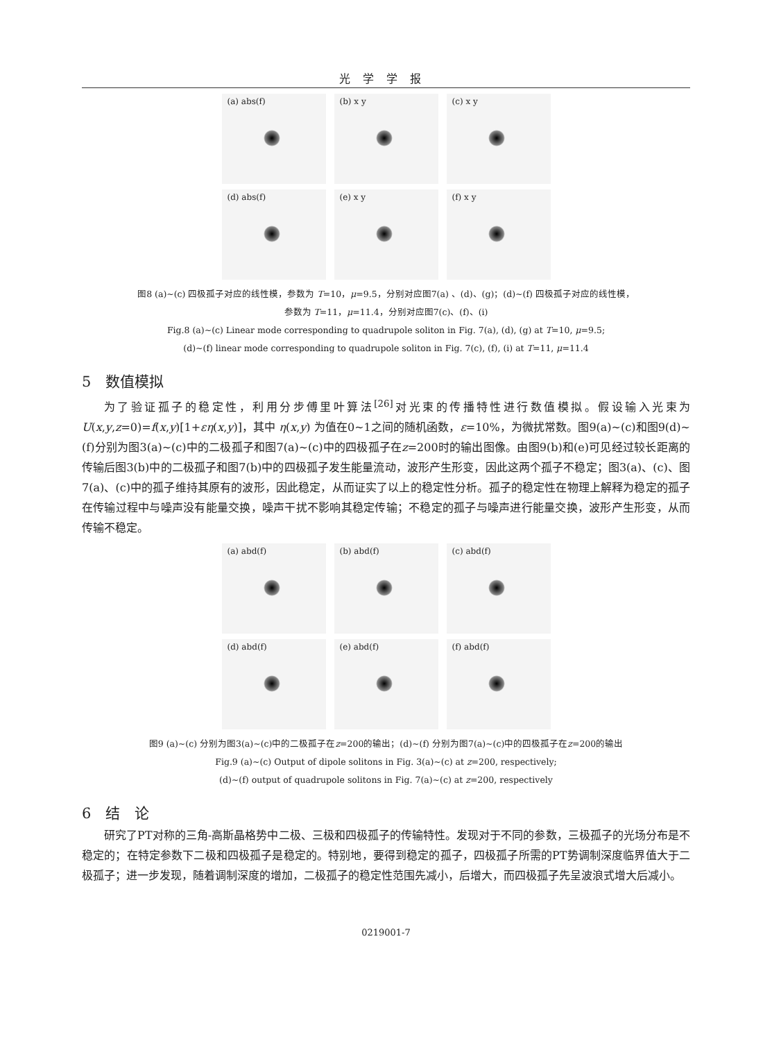光学学报
(a) abs(f)
(b) x y
(c) x y
(d) abs(f)
(e) x y
(f) x y
图8 (a)~(c) 四极孤子对应的线性模，参数为 T=10，μ=9.5，分别对应图7(a) 、(d)、(g)；(d)~(f) 四极孤子对应的线性模，
参数为 T=11，μ=11.4，分别对应图7(c)、(f)、(i)
Fig.8 (a)~(c) Linear mode corresponding to quadrupole soliton in Fig. 7(a), (d), (g) at T=10, μ=9.5;
(d)~(f) linear mode corresponding to quadrupole soliton in Fig. 7(c), (f), (i) at T=11, μ=11.4
5　数值模拟
为了验证孤子的稳定性，利用分步傅里叶算法<sup>[26]</sup>对光束的传播特性进行数值模拟。假设输入光束为 U(x,y,z=0)=f(x,y)[1+εη(x,y)]，其中 η(x,y) 为值在0~1之间的随机函数，ε=10%，为微扰常数。图9(a)~(c)和图9(d)~(f)分别为图3(a)~(c)中的二极孤子和图7(a)~(c)中的四极孤子在z=200时的输出图像。由图9(b)和(e)可见经过较长距离的传输后图3(b)中的二极孤子和图7(b)中的四极孤子发生能量流动，波形产生形变，因此这两个孤子不稳定；图3(a)、(c)、图7(a)、(c)中的孤子维持其原有的波形，因此稳定，从而证实了以上的稳定性分析。孤子的稳定性在物理上解释为稳定的孤子在传输过程中与噪声没有能量交换，噪声干扰不影响其稳定传输；不稳定的孤子与噪声进行能量交换，波形产生形变，从而传输不稳定。
(a) abd(f)
(b) abd(f)
(c) abd(f)
(d) abd(f)
(e) abd(f)
(f) abd(f)
图9 (a)~(c) 分别为图3(a)~(c)中的二极孤子在z=200的输出；(d)~(f) 分别为图7(a)~(c)中的四极孤子在z=200的输出
Fig.9 (a)~(c) Output of dipole solitons in Fig. 3(a)~(c) at z=200, respectively;
(d)~(f) output of quadrupole solitons in Fig. 7(a)~(c) at z=200, respectively
6　结　论
研究了PT对称的三角-高斯晶格势中二极、三极和四极孤子的传输特性。发现对于不同的参数，三极孤子的光场分布是不稳定的；在特定参数下二极和四极孤子是稳定的。特别地，要得到稳定的孤子，四极孤子所需的PT势调制深度临界值大于二极孤子；进一步发现，随着调制深度的增加，二极孤子的稳定性范围先减小，后增大，而四极孤子先呈波浪式增大后减小。
0219001-7